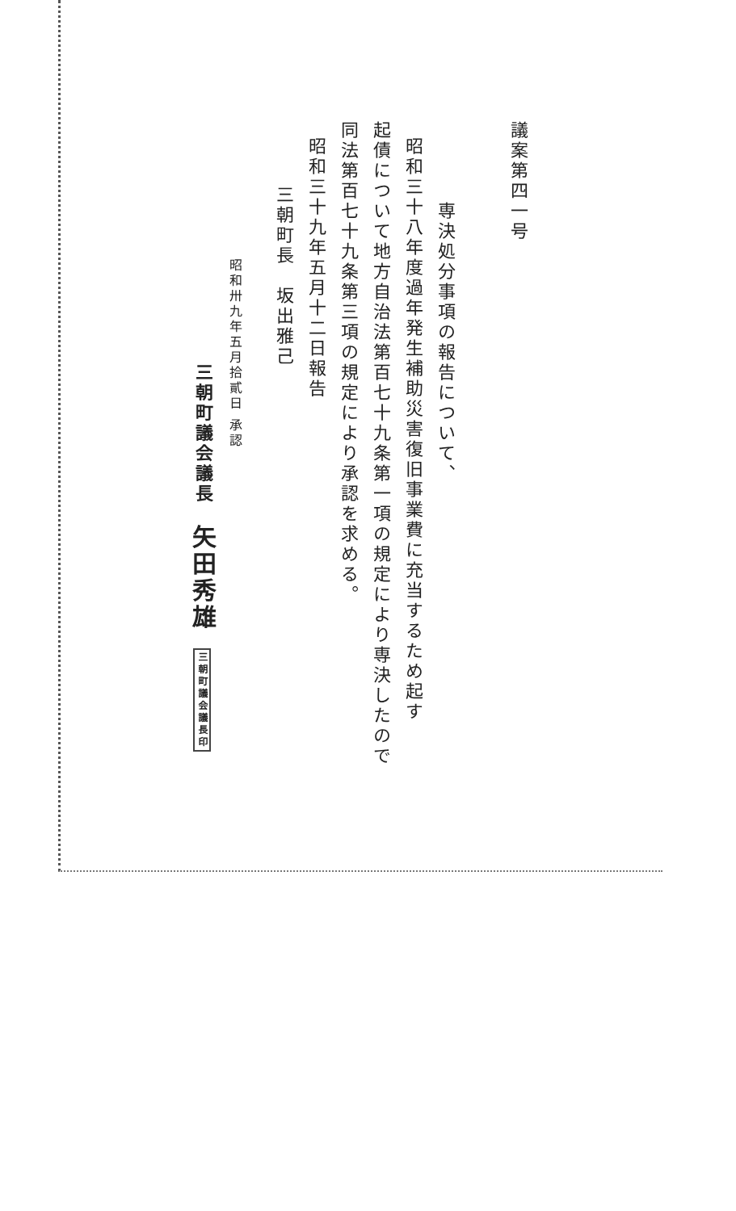議案第四一号
専決処分事項の報告について、
昭和三十八年度過年発生補助災害復旧事業費に充当するため起す
起債について地方自治法第百七十九条第一項の規定により専決したので
同法第百七十九条第三項の規定により承認を求める。
昭和三十九年五月十二日報告
三朝町長　坂出雅己
昭和卅九年五月拾貳日 承認
三朝町議会議長　矢田秀雄 三朝町議会議長印